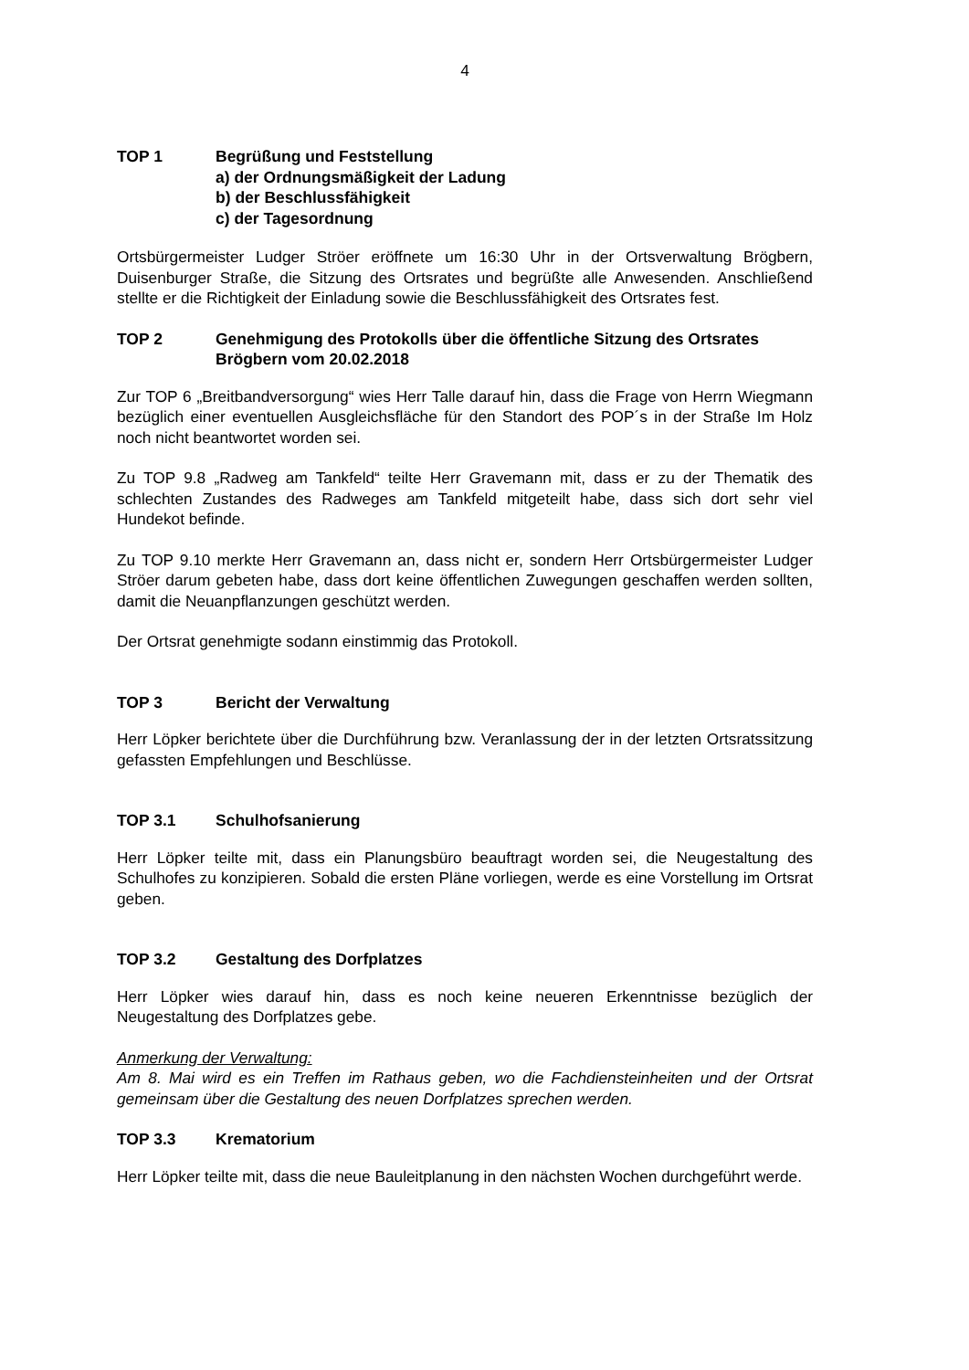4
TOP 1 Begrüßung und Feststellung
a) der Ordnungsmäßigkeit der Ladung
b) der Beschlussfähigkeit
c) der Tagesordnung
Ortsbürgermeister Ludger Ströer eröffnete um 16:30 Uhr in der Ortsverwaltung Brögbern, Duisenburger Straße, die Sitzung des Ortsrates und begrüßte alle Anwesenden. Anschließend stellte er die Richtigkeit der Einladung sowie die Beschlussfähigkeit des Ortsrates fest.
TOP 2 Genehmigung des Protokolls über die öffentliche Sitzung des Ortsrates Brögbern vom 20.02.2018
Zur TOP 6 „Breitbandversorgung“ wies Herr Talle darauf hin, dass die Frage von Herrn Wiegmann bezüglich einer eventuellen Ausgleichsfläche für den Standort des POP´s in der Straße Im Holz noch nicht beantwortet worden sei.
Zu TOP 9.8 „Radweg am Tankfeld“ teilte Herr Gravemann mit, dass er zu der Thematik des schlechten Zustandes des Radweges am Tankfeld mitgeteilt habe, dass sich dort sehr viel Hundekot befinde.
Zu TOP 9.10 merkte Herr Gravemann an, dass nicht er, sondern Herr Ortsbürgermeister Ludger Ströer darum gebeten habe, dass dort keine öffentlichen Zuwegungen geschaffen werden sollten, damit die Neuanpflanzungen geschützt werden.
Der Ortsrat genehmigte sodann einstimmig das Protokoll.
TOP 3 Bericht der Verwaltung
Herr Löpker berichtete über die Durchführung bzw. Veranlassung der in der letzten Ortsratssitzung gefassten Empfehlungen und Beschlüsse.
TOP 3.1 Schulhofsanierung
Herr Löpker teilte mit, dass ein Planungsbüro beauftragt worden sei, die Neugestaltung des Schulhofes zu konzipieren. Sobald die ersten Pläne vorliegen, werde es eine Vorstellung im Ortsrat geben.
TOP 3.2 Gestaltung des Dorfplatzes
Herr Löpker wies darauf hin, dass es noch keine neueren Erkenntnisse bezüglich der Neugestaltung des Dorfplatzes gebe.
Anmerkung der Verwaltung:
Am 8. Mai wird es ein Treffen im Rathaus geben, wo die Fachdiensteinheiten und der Ortsrat gemeinsam über die Gestaltung des neuen Dorfplatzes sprechen werden.
TOP 3.3 Krematorium
Herr Löpker teilte mit, dass die neue Bauleitplanung in den nächsten Wochen durchgeführt werde.